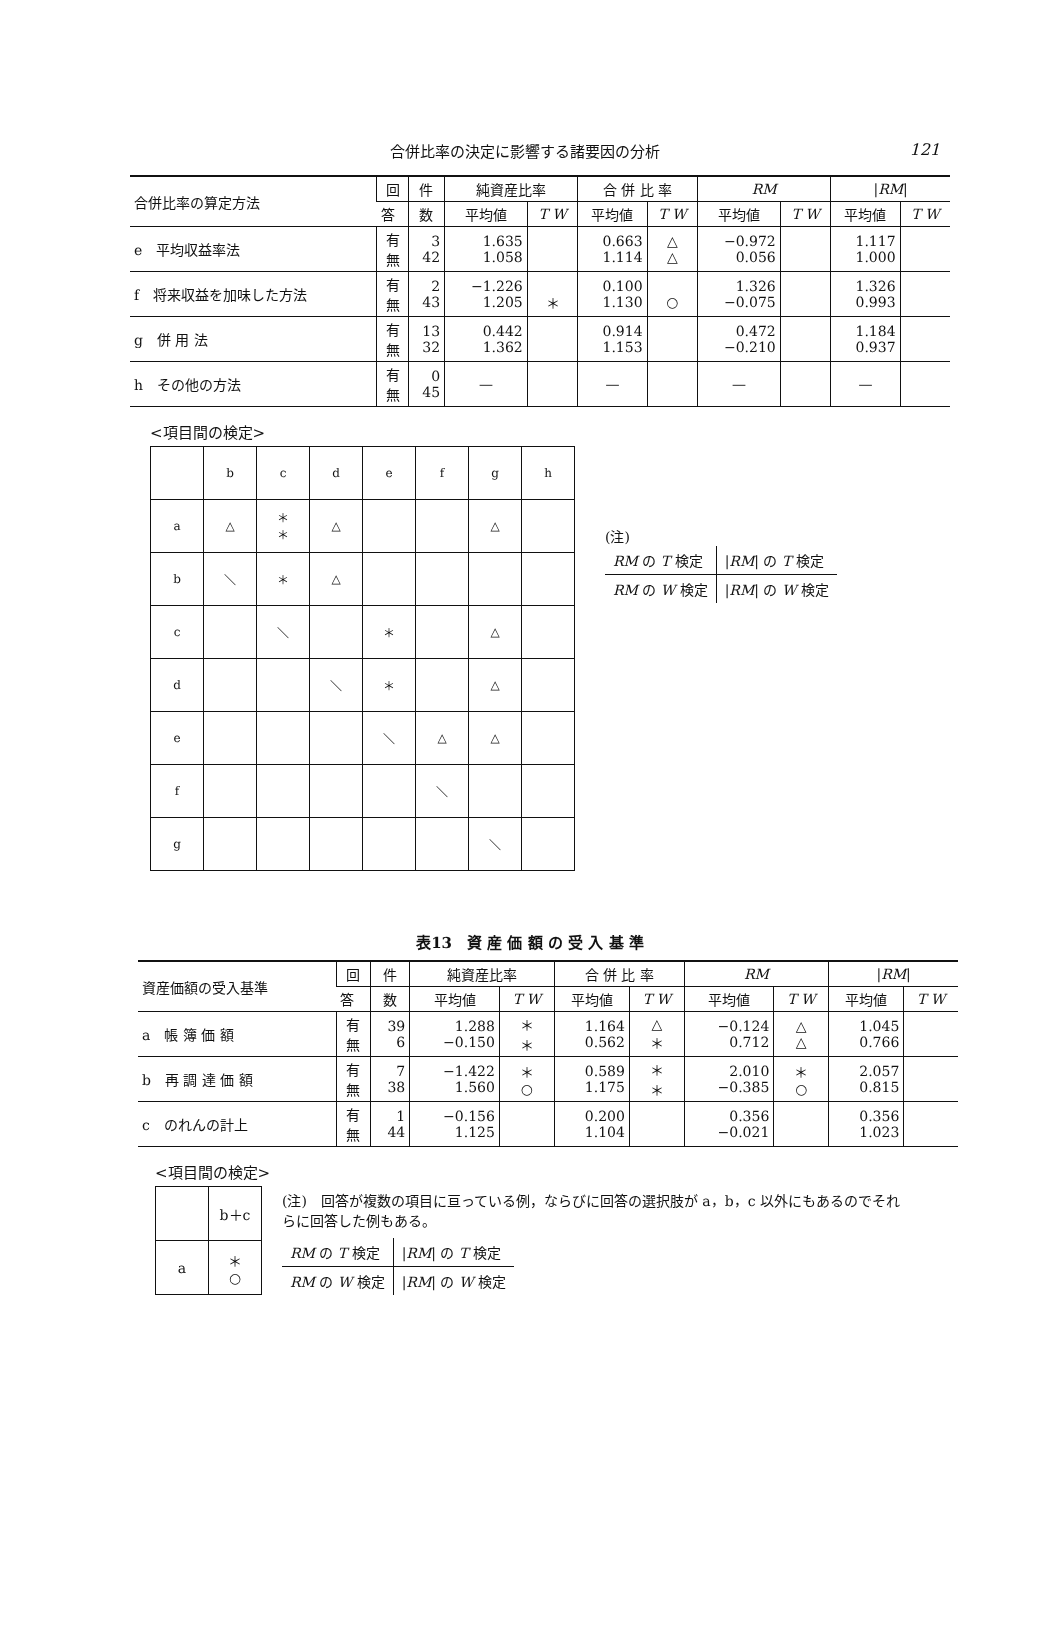合併比率の決定に影響する諸要因の分析 121
| 合併比率の算定方法 | 回 | 件 | 純資産比率 | | 合 併 比 率 | | RM | | / RM / | |
| --- | --- | --- | --- | --- | --- | --- | --- | --- | --- | --- |
| | 答 | 数 | 平均値 | T W | 平均値 | T W | 平均値 | T W | 平均値 | T W |
| e 平均収益率法 | 有 無 | 3 42 | 1.635 1.058 | | 0.663 1.114 | △ △ | −0.972 0.056 | | 1.117 1.000 | |
| f 将来収益を加味した方法 | 有 無 | 2 43 | −1.226 1.205 | ＊ | 0.100 1.130 | ○ | 1.326 −0.075 | | 1.326 0.993 | |
| g 併 用 法 | 有 無 | 13 32 | 0.442 1.362 | | 0.914 1.153 | | 0.472 −0.210 | | 1.184 0.937 | |
| h その他の方法 | 有 無 | 0 45 | — | | — | | — | | — | |
<項目間の検定>
| | b | c | d | e | f | g | h |
| a | △ | ＊ ＊ | △ | | | △ | |
| b | ＼ | ＊ | △ | | | | |
| c | | ＼ | | ＊ | | △ | |
| d | | | ＼ | ＊ | | △ | |
| e | | | | ＼ | △ | △ | |
| f | | | | | ＼ | | |
| g | | | | | | ＼ | |
(注)
| RM の T 検定 | / RM / の T 検定 |
| RM の W 検定 | / RM / の W 検定 |
表13　資 産 価 額 の 受 入 基 準
| 資産価額の受入基準 | 回 | 件 | 純資産比率 | | 合 併 比 率 | | RM | | / RM / | |
| --- | --- | --- | --- | --- | --- | --- | --- | --- | --- | --- |
| | 答 | 数 | 平均値 | T W | 平均値 | T W | 平均値 | T W | 平均値 | T W |
| a 帳 簿 価 額 | 有 無 | 39 6 | 1.288 −0.150 | ＊ ＊ | 1.164 0.562 | △ ＊ | −0.124 0.712 | △ △ | 1.045 0.766 | |
| b 再 調 達 価 額 | 有 無 | 7 38 | −1.422 1.560 | ＊ ○ | 0.589 1.175 | ＊ ＊ | 2.010 −0.385 | ＊ ○ | 2.057 0.815 | |
| c のれんの計上 | 有 無 | 1 44 | −0.156 1.125 | | 0.200 1.104 | | 0.356 −0.021 | | 0.356 1.023 | |
<項目間の検定>
| | b＋c |
| a | ＊ ○ |
(注)　回答が複数の項目に亘っている例，ならびに回答の選択肢が a，b，c 以外にもあるのでそれらに回答した例もある。
| RM の T 検定 | / RM / の T 検定 |
| RM の W 検定 | / RM / の W 検定 |